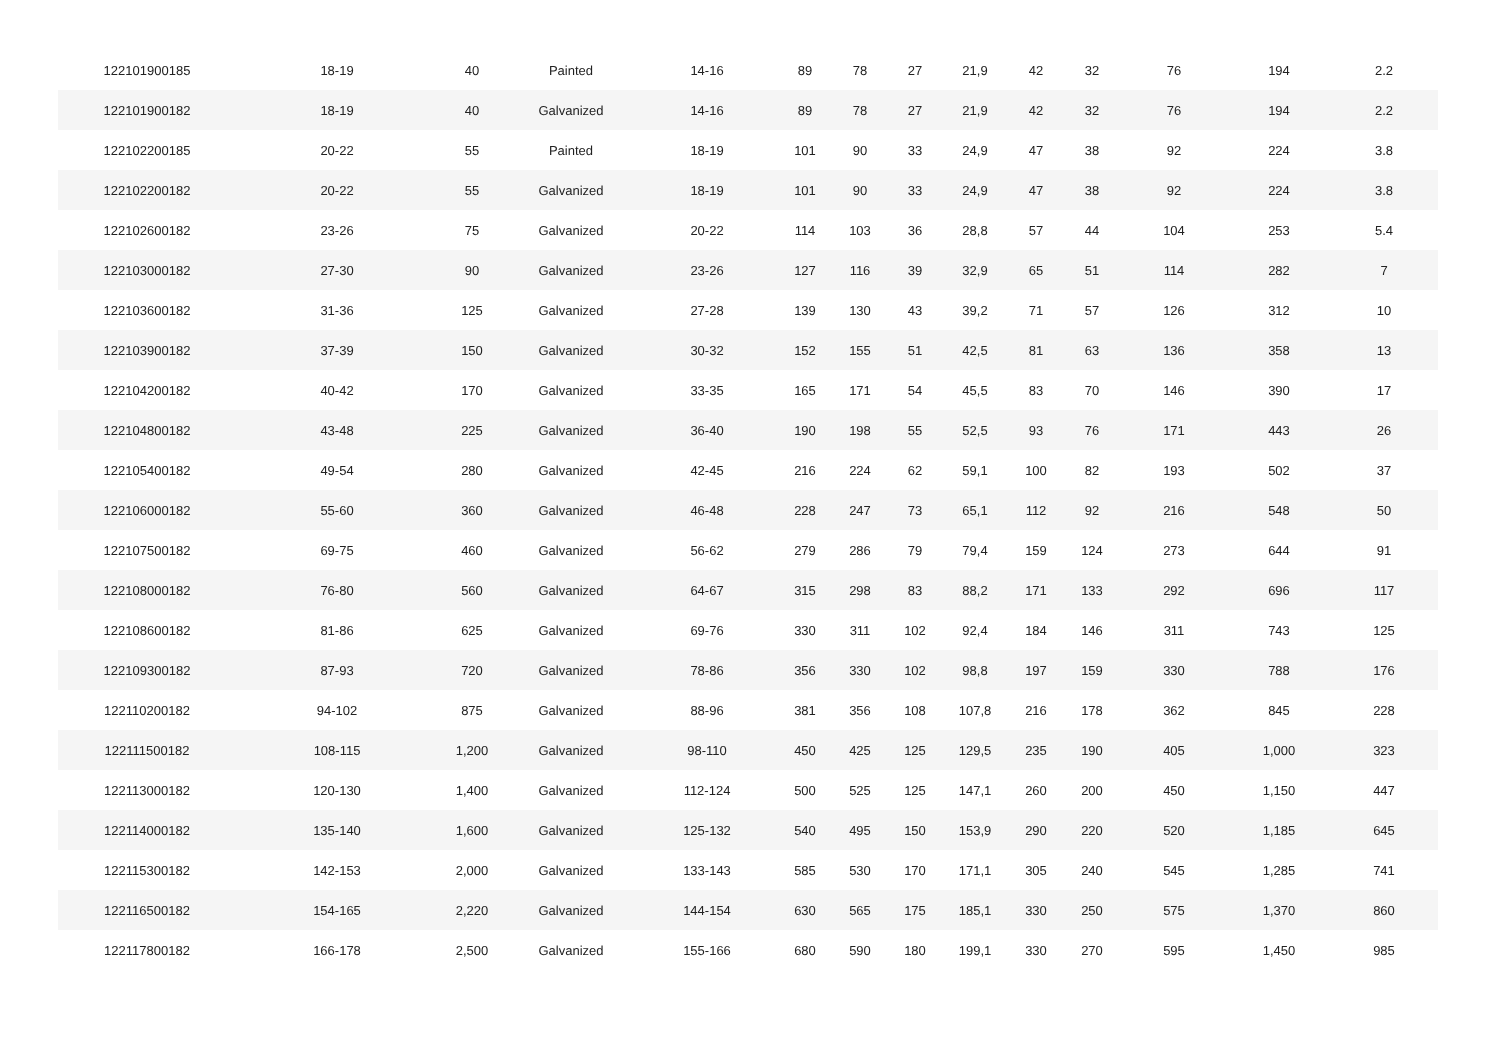| 122101900185 | 18-19 | 40 | Painted | 14-16 | 89 | 78 | 27 | 21,9 | 42 | 32 | 76 | 194 | 2.2 |
| 122101900182 | 18-19 | 40 | Galvanized | 14-16 | 89 | 78 | 27 | 21,9 | 42 | 32 | 76 | 194 | 2.2 |
| 122102200185 | 20-22 | 55 | Painted | 18-19 | 101 | 90 | 33 | 24,9 | 47 | 38 | 92 | 224 | 3.8 |
| 122102200182 | 20-22 | 55 | Galvanized | 18-19 | 101 | 90 | 33 | 24,9 | 47 | 38 | 92 | 224 | 3.8 |
| 122102600182 | 23-26 | 75 | Galvanized | 20-22 | 114 | 103 | 36 | 28,8 | 57 | 44 | 104 | 253 | 5.4 |
| 122103000182 | 27-30 | 90 | Galvanized | 23-26 | 127 | 116 | 39 | 32,9 | 65 | 51 | 114 | 282 | 7 |
| 122103600182 | 31-36 | 125 | Galvanized | 27-28 | 139 | 130 | 43 | 39,2 | 71 | 57 | 126 | 312 | 10 |
| 122103900182 | 37-39 | 150 | Galvanized | 30-32 | 152 | 155 | 51 | 42,5 | 81 | 63 | 136 | 358 | 13 |
| 122104200182 | 40-42 | 170 | Galvanized | 33-35 | 165 | 171 | 54 | 45,5 | 83 | 70 | 146 | 390 | 17 |
| 122104800182 | 43-48 | 225 | Galvanized | 36-40 | 190 | 198 | 55 | 52,5 | 93 | 76 | 171 | 443 | 26 |
| 122105400182 | 49-54 | 280 | Galvanized | 42-45 | 216 | 224 | 62 | 59,1 | 100 | 82 | 193 | 502 | 37 |
| 122106000182 | 55-60 | 360 | Galvanized | 46-48 | 228 | 247 | 73 | 65,1 | 112 | 92 | 216 | 548 | 50 |
| 122107500182 | 69-75 | 460 | Galvanized | 56-62 | 279 | 286 | 79 | 79,4 | 159 | 124 | 273 | 644 | 91 |
| 122108000182 | 76-80 | 560 | Galvanized | 64-67 | 315 | 298 | 83 | 88,2 | 171 | 133 | 292 | 696 | 117 |
| 122108600182 | 81-86 | 625 | Galvanized | 69-76 | 330 | 311 | 102 | 92,4 | 184 | 146 | 311 | 743 | 125 |
| 122109300182 | 87-93 | 720 | Galvanized | 78-86 | 356 | 330 | 102 | 98,8 | 197 | 159 | 330 | 788 | 176 |
| 122110200182 | 94-102 | 875 | Galvanized | 88-96 | 381 | 356 | 108 | 107,8 | 216 | 178 | 362 | 845 | 228 |
| 122111500182 | 108-115 | 1,200 | Galvanized | 98-110 | 450 | 425 | 125 | 129,5 | 235 | 190 | 405 | 1,000 | 323 |
| 122113000182 | 120-130 | 1,400 | Galvanized | 112-124 | 500 | 525 | 125 | 147,1 | 260 | 200 | 450 | 1,150 | 447 |
| 122114000182 | 135-140 | 1,600 | Galvanized | 125-132 | 540 | 495 | 150 | 153,9 | 290 | 220 | 520 | 1,185 | 645 |
| 122115300182 | 142-153 | 2,000 | Galvanized | 133-143 | 585 | 530 | 170 | 171,1 | 305 | 240 | 545 | 1,285 | 741 |
| 122116500182 | 154-165 | 2,220 | Galvanized | 144-154 | 630 | 565 | 175 | 185,1 | 330 | 250 | 575 | 1,370 | 860 |
| 122117800182 | 166-178 | 2,500 | Galvanized | 155-166 | 680 | 590 | 180 | 199,1 | 330 | 270 | 595 | 1,450 | 985 |